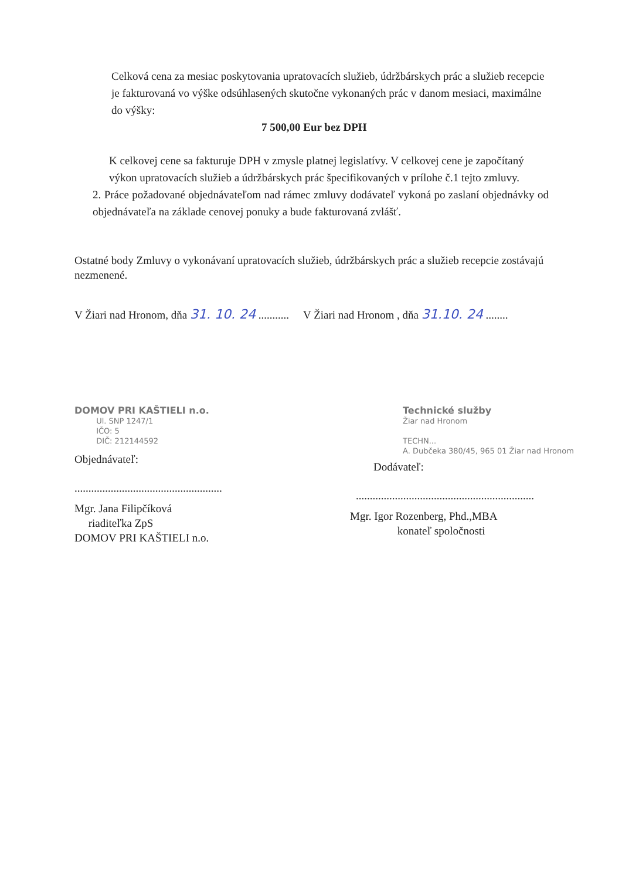Celková cena za mesiac poskytovania upratovacích služieb, údržbárskych prác a služieb recepcie je fakturovaná vo výške odsúhlasených skutočne vykonaných prác v danom mesiaci, maximálne do výšky:
7 500,00 Eur bez DPH
K celkovej cene sa fakturuje DPH v zmysle platnej legislatívy. V celkovej cene je započítaný výkon upratovacích služieb a údržbárskych prác špecifikovaných v prílohe č.1 tejto zmluvy.
2. Práce požadované objednávateľom nad rámec zmluvy dodávateľ vykoná po zaslaní objednávky od objednávateľa na základe cenovej ponuky a bude fakturovaná zvlášť.
Ostatné body Zmluvy o vykonávaní upratovacích služieb, údržbárskych prác a služieb recepcie zostávajú nezmenené.
V Žiari nad Hronom, dňa 31. 10. 24 ...........
V Žiari nad Hronom , dňa 31.10. 24 ........
DOMOV PRI KAŠTIELI n.o.
Ul. SNP 1247/1
IČO: 5
DIČ: 212144592
Objednávateľ:
.....................................................
Mgr. Jana Filipčíková
riaditeľka ZpS
DOMOV PRI KAŠTIELI n.o.
Technické služby
Žiar nad Hronom
TECHN...
A. Dubčeka 380/45, 965 01 Žiar nad Hronom
Dodávateľ:
................................................................
Mgr. Igor Rozenberg, Phd.,MBA
konateľ spoločnosti